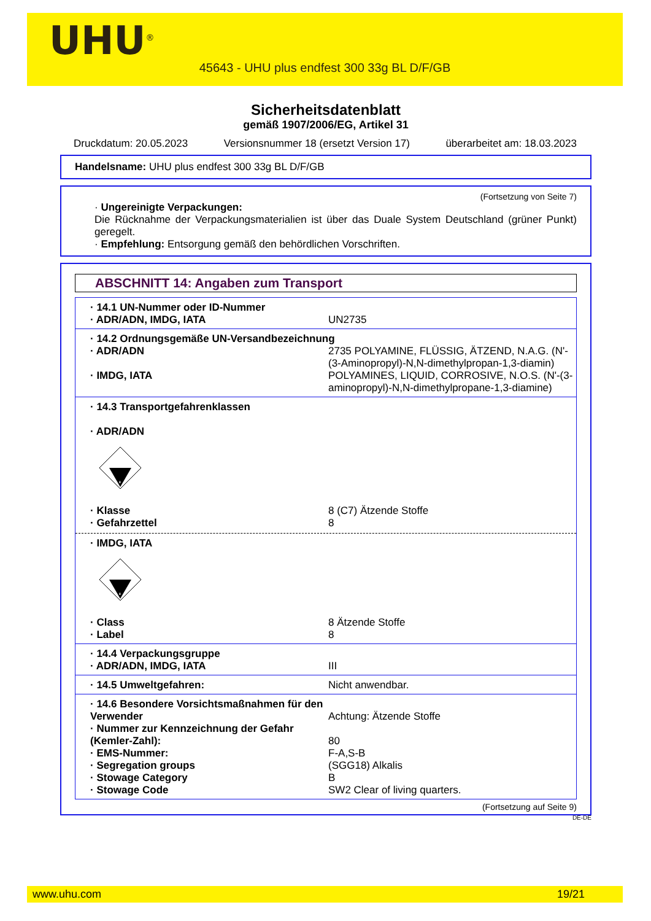UHU<sup>®</sup>
45643 - UHU plus endfest 300 33g BL D/F/GB
Sicherheitsdatenblatt
gemäß 1907/2006/EG, Artikel 31
Druckdatum: 20.05.2023 Versionsnummer 18 (ersetzt Version 17) überarbeitet am: 18.03.2023
Handelsname: UHU plus endfest 300 33g BL D/F/GB
(Fortsetzung von Seite 7)
· Ungereinigte Verpackungen:
Die Rücknahme der Verpackungsmaterialien ist über das Duale System Deutschland (grüner Punkt) geregelt.
· Empfehlung: Entsorgung gemäß den behördlichen Vorschriften.
ABSCHNITT 14: Angaben zum Transport
| · 14.1 UN-Nummer oder ID-Nummer | |
| · ADR/ADN, IMDG, IATA | UN2735 |
| · 14.2 Ordnungsgemäße UN-Versandbezeichnung | |
| · ADR/ADN | 2735 POLYAMINE, FLÜSSIG, ÄTZEND, N.A.G. (N'-(3-Aminopropyl)-N,N-dimethylpropan-1,3-diamin) |
| · IMDG, IATA | POLYAMINES, LIQUID, CORROSIVE, N.O.S. (N'-(3-aminopropyl)-N,N-dimethylpropane-1,3-diamine) |
| · 14.3 Transportgefahrenklassen · ADR/ADN | |
| 8 | |
| · Klasse | 8 (C7) Ätzende Stoffe |
| · Gefahrzettel | 8 |
| · IMDG, IATA | |
| 8 | |
| · Class | 8 Ätzende Stoffe |
| · Label | 8 |
| · 14.4 Verpackungsgruppe | |
| · ADR/ADN, IMDG, IATA | III |
| · 14.5 Umweltgefahren: | Nicht anwendbar. |
| · 14.6 Besondere Vorsichtsmaßnahmen für den Verwender | Achtung: Ätzende Stoffe |
| · Nummer zur Kennzeichnung der Gefahr (Kemler-Zahl): | 80 |
| · EMS-Nummer: | F-A,S-B |
| · Segregation groups | (SGG18) Alkalis |
| · Stowage Category | B |
| · Stowage Code | SW2 Clear of living quarters. |
(Fortsetzung auf Seite 9)
DE-DE
www.uhu.com 19/21